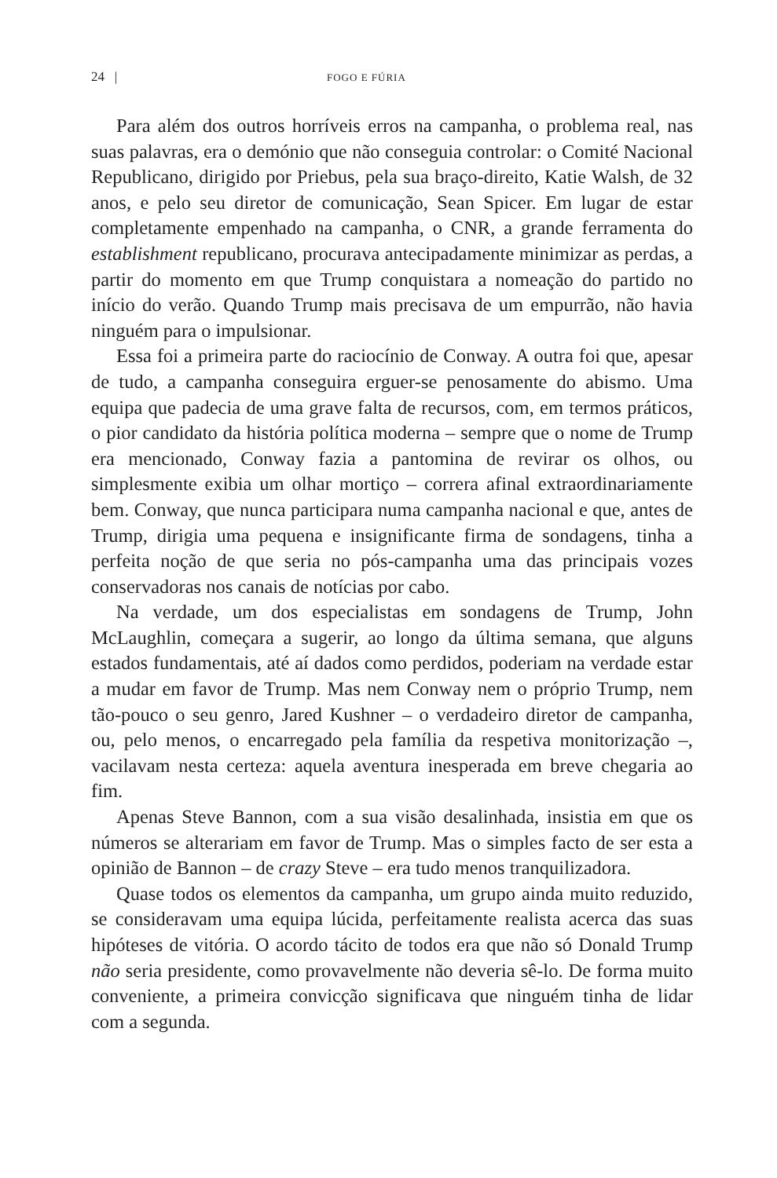24 | FOGO E FÚRIA
Para além dos outros horríveis erros na campanha, o problema real, nas suas palavras, era o demónio que não conseguia controlar: o Comité Nacional Republicano, dirigido por Priebus, pela sua braço-direito, Katie Walsh, de 32 anos, e pelo seu diretor de comunicação, Sean Spicer. Em lugar de estar completamente empenhado na campanha, o CNR, a grande ferramenta do establishment republicano, procurava antecipadamente minimizar as perdas, a partir do momento em que Trump conquistara a nomeação do partido no início do verão. Quando Trump mais precisava de um empurrão, não havia ninguém para o impulsionar.
Essa foi a primeira parte do raciocínio de Conway. A outra foi que, apesar de tudo, a campanha conseguira erguer-se penosamente do abismo. Uma equipa que padecia de uma grave falta de recursos, com, em termos práticos, o pior candidato da história política moderna – sempre que o nome de Trump era mencionado, Conway fazia a pantomina de revirar os olhos, ou simplesmente exibia um olhar mortiço – correra afinal extraordinariamente bem. Conway, que nunca participara numa campanha nacional e que, antes de Trump, dirigia uma pequena e insignificante firma de sondagens, tinha a perfeita noção de que seria no pós-campanha uma das principais vozes conservadoras nos canais de notícias por cabo.
Na verdade, um dos especialistas em sondagens de Trump, John McLaughlin, começara a sugerir, ao longo da última semana, que alguns estados fundamentais, até aí dados como perdidos, poderiam na verdade estar a mudar em favor de Trump. Mas nem Conway nem o próprio Trump, nem tão-pouco o seu genro, Jared Kushner – o verdadeiro diretor de campanha, ou, pelo menos, o encarregado pela família da respetiva monitorização –, vacilavam nesta certeza: aquela aventura inesperada em breve chegaria ao fim.
Apenas Steve Bannon, com a sua visão desalinhada, insistia em que os números se alterariam em favor de Trump. Mas o simples facto de ser esta a opinião de Bannon – de crazy Steve – era tudo menos tranquilizadora.
Quase todos os elementos da campanha, um grupo ainda muito reduzido, se consideravam uma equipa lúcida, perfeitamente realista acerca das suas hipóteses de vitória. O acordo tácito de todos era que não só Donald Trump não seria presidente, como provavelmente não deveria sê-lo. De forma muito conveniente, a primeira convicção significava que ninguém tinha de lidar com a segunda.